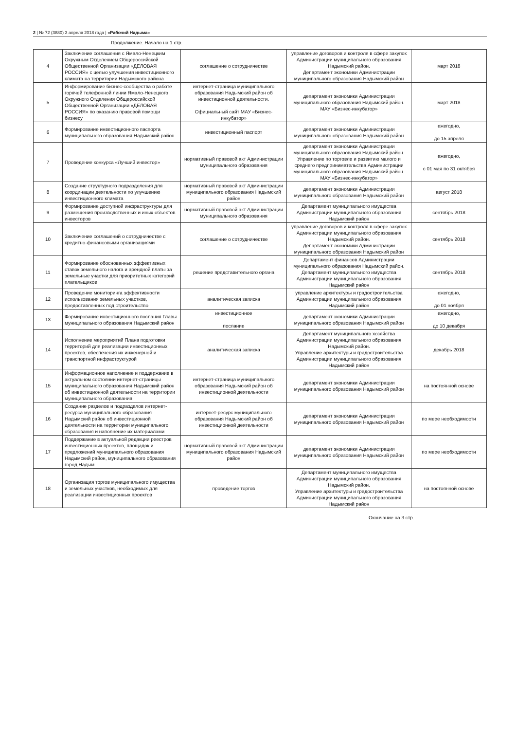2 | № 72 (3880) 3 апреля 2018 года | «Рабочий Надыма»
Продолжение. Начало на 1 стр.
| 4 | Заключение соглашения с Ямало-Ненецким Окружным Отделением Общероссийской Общественной Организации «ДЕЛОВАЯ РОССИЯ» с целью улучшения инвестиционного климата на территории Надымского района | соглашение о сотрудничестве | управление договоров и контроля в сфере закупок Администрации муниципального образования Надымский район. Департамент экономики Администрации муниципального образования Надымский район | март 2018 |
| 5 | Информирование бизнес-сообщества о работе горячей телефонной линии Ямало-Ненецкого Окружного Отделения Общероссийской Общественной Организации «ДЕЛОВАЯ РОССИЯ» по оказанию правовой помощи бизнесу | интернет-страница муниципального образования Надымский район об инвестиционной деятельности. Официальный сайт МАУ «Бизнес-инкубатор» | департамент экономики Администрации муниципального образования Надымский район. МАУ «Бизнес-инкубатор» | март 2018 |
| 6 | Формирование инвестиционного паспорта муниципального образования Надымский район | инвестиционный паспорт | департамент экономики Администрации муниципального образования Надымский район | ежегодно, до 15 апреля |
| 7 | Проведение конкурса «Лучший инвестор» | нормативный правовой акт Администрации муниципального образования | департамент экономики Администрации муниципального образования Надымский район. Управление по торговле и развитию малого и среднего предпринимательства Администрации муниципального образования Надымский район. МАУ «Бизнес-инкубатор» | ежегодно, с 01 мая по 31 октября |
| 8 | Создание структурного подразделения для координации деятельности по улучшению инвестиционного климата | нормативный правовой акт Администрации муниципального образования Надымский район | департамент экономики Администрации муниципального образования Надымский район | август 2018 |
| 9 | Формирование доступной инфраструктуры для размещения производственных и иных объектов инвесторов | нормативный правовой акт Администрации муниципального образования | Департамент муниципального имущества Администрации муниципального образования Надымский район | сентябрь 2018 |
| 10 | Заключение соглашений о сотрудничестве с кредитно-финансовыми организациями | соглашение о сотрудничестве | управление договоров и контроля в сфере закупок Администрации муниципального образования Надымский район. Департамент экономики Администрации муниципального образования Надымский район | сентябрь 2018 |
| 11 | Формирование обоснованных эффективных ставок земельного налога и арендной платы за земельные участки для приоритетных категорий плательщиков | решение представительного органа | Департамент финансов Администрации муниципального образования Надымский район. Департамент муниципального имущества Администрации муниципального образования Надымский район | сентябрь 2018 |
| 12 | Проведение мониторинга эффективности использования земельных участков, предоставленных под строительство | аналитическая записка | управление архитектуры и градостроительства Администрации муниципального образования Надымский район | ежегодно, до 01 ноября |
| 13 | Формирование инвестиционного послания Главы муниципального образования Надымский район | инвестиционное послание | департамент экономики Администрации муниципального образования Надымский район | ежегодно, до 10 декабря |
| 14 | Исполнение мероприятий Плана подготовки территорий для реализации инвестиционных проектов, обеспечения их инженерной и транспортной инфраструктурой | аналитическая записка | Департамент муниципального хозяйства Администрации муниципального образования Надымский район. Управление архитектуры и градостроительства Администрации муниципального образования Надымский район | декабрь 2018 |
| 15 | Информационное наполнение и поддержание в актуальном состоянии интернет-страницы муниципального образования Надымский район об инвестиционной деятельности на территории муниципального образования | интернет-страница муниципального образования Надымский район об инвестиционной деятельности | департамент экономики Администрации муниципального образования Надымский район | на постоянной основе |
| 16 | Создание разделов и подразделов интернет-ресурса муниципального образования Надымский район об инвестиционной деятельности на территории муниципального образования и наполнение их материалами | интернет-ресурс муниципального образования Надымский район об инвестиционной деятельности | департамент экономики Администрации муниципального образования Надымский район | по мере необходимости |
| 17 | Поддержание в актуальной редакции реестров инвестиционных проектов, площадок и предложений муниципального образования Надымский район, муниципального образования город Надым | нормативный правовой акт Администрации муниципального образования Надымский район | департамент экономики Администрации муниципального образования Надымский район | по мере необходимости |
| 18 | Организация торгов муниципального имущества и земельных участков, необходимых для реализации инвестиционных проектов | проведение торгов | Департамент муниципального имущества Администрации муниципального образования Надымский район. Управление архитектуры и градостроительства Администрации муниципального образования Надымский район | на постоянной основе |
Окончание на 3 стр.